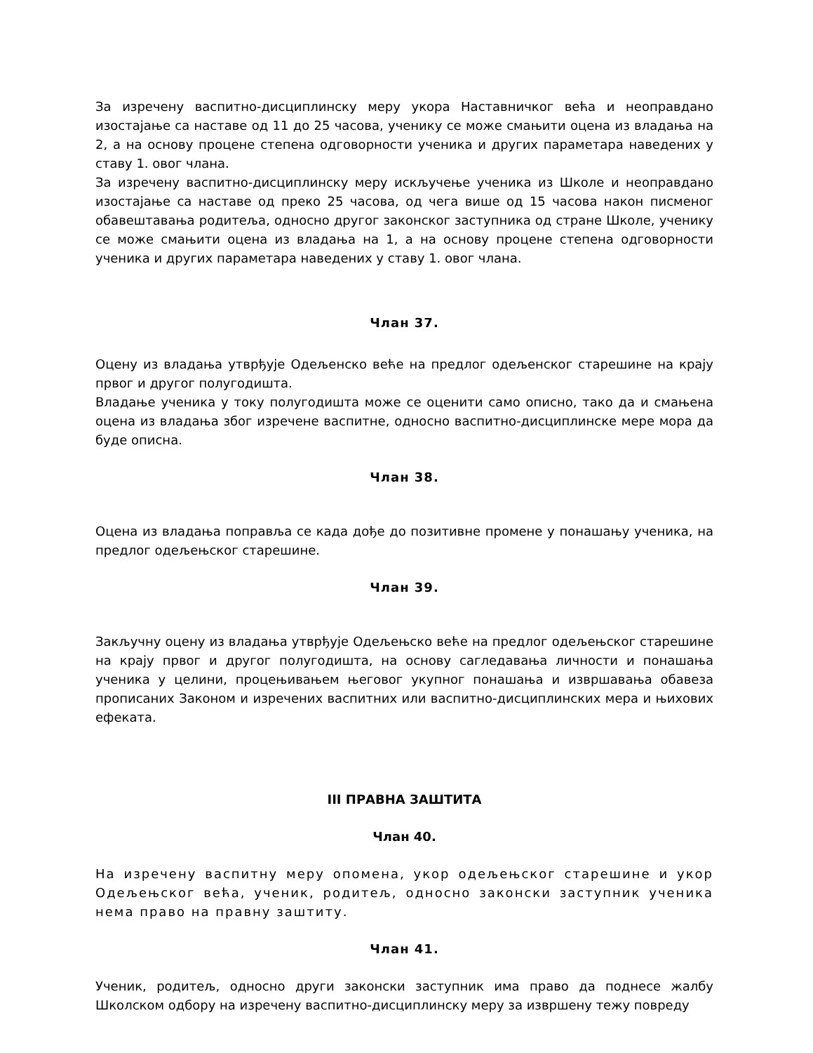За изречену васпитно-дисциплинску меру укора Наставничког већа и неоправдано изостајање са наставе од 11 до 25 часова, ученику се може смањити оцена из владања на 2, а на основу процене степена одговорности ученика и других параметара наведених у ставу 1. овог члана.
За изречену васпитно-дисциплинску меру искључење ученика из Школе и неоправдано изостајање са наставе од преко 25 часова, од чега више од 15 часова након писменог обавештавања родитеља, односно другог законског заступника од стране Школе, ученику се може смањити оцена из владања на 1, а на основу процене степена одговорности ученика и других параметара наведених у ставу 1. овог члана.
Члан 37.
Оцену из владања утврђује Одељенско веће на предлог одељенског старешине на крају првог и другог полугодишта.
Владање ученика у току полугодишта може се оценити само описно, тако да и смањена оцена из владања због изречене васпитне, односно васпитно-дисциплинске мере мора да буде описна.
Члан 38.
Оцена из владања поправља се када дође до позитивне промене у понашању ученика, на предлог одељењског старешине.
Члан 39.
Закључну оцену из владања утврђује Одељењско веће на предлог одељењског старешине на крају првог и другог полугодишта, на основу сагледавања личности и понашања ученика у целини, процењивањем његовог укупног понашања и извршавања обавеза прописаних Законом и изречених васпитних или васпитно-дисциплинских мера и њихових ефеката.
III ПРАВНА ЗАШТИТА
Члан 40.
На изречену васпитну меру опомена, укор одељењског старешине и укор Одељењског већа, ученик, родитељ, односно законски заступник ученика нема право на правну заштиту.
Члан 41.
Ученик, родитељ, односно други законски заступник има право да поднесе жалбу Школском одбору на изречену васпитно-дисциплинску меру за извршену тежу повреду